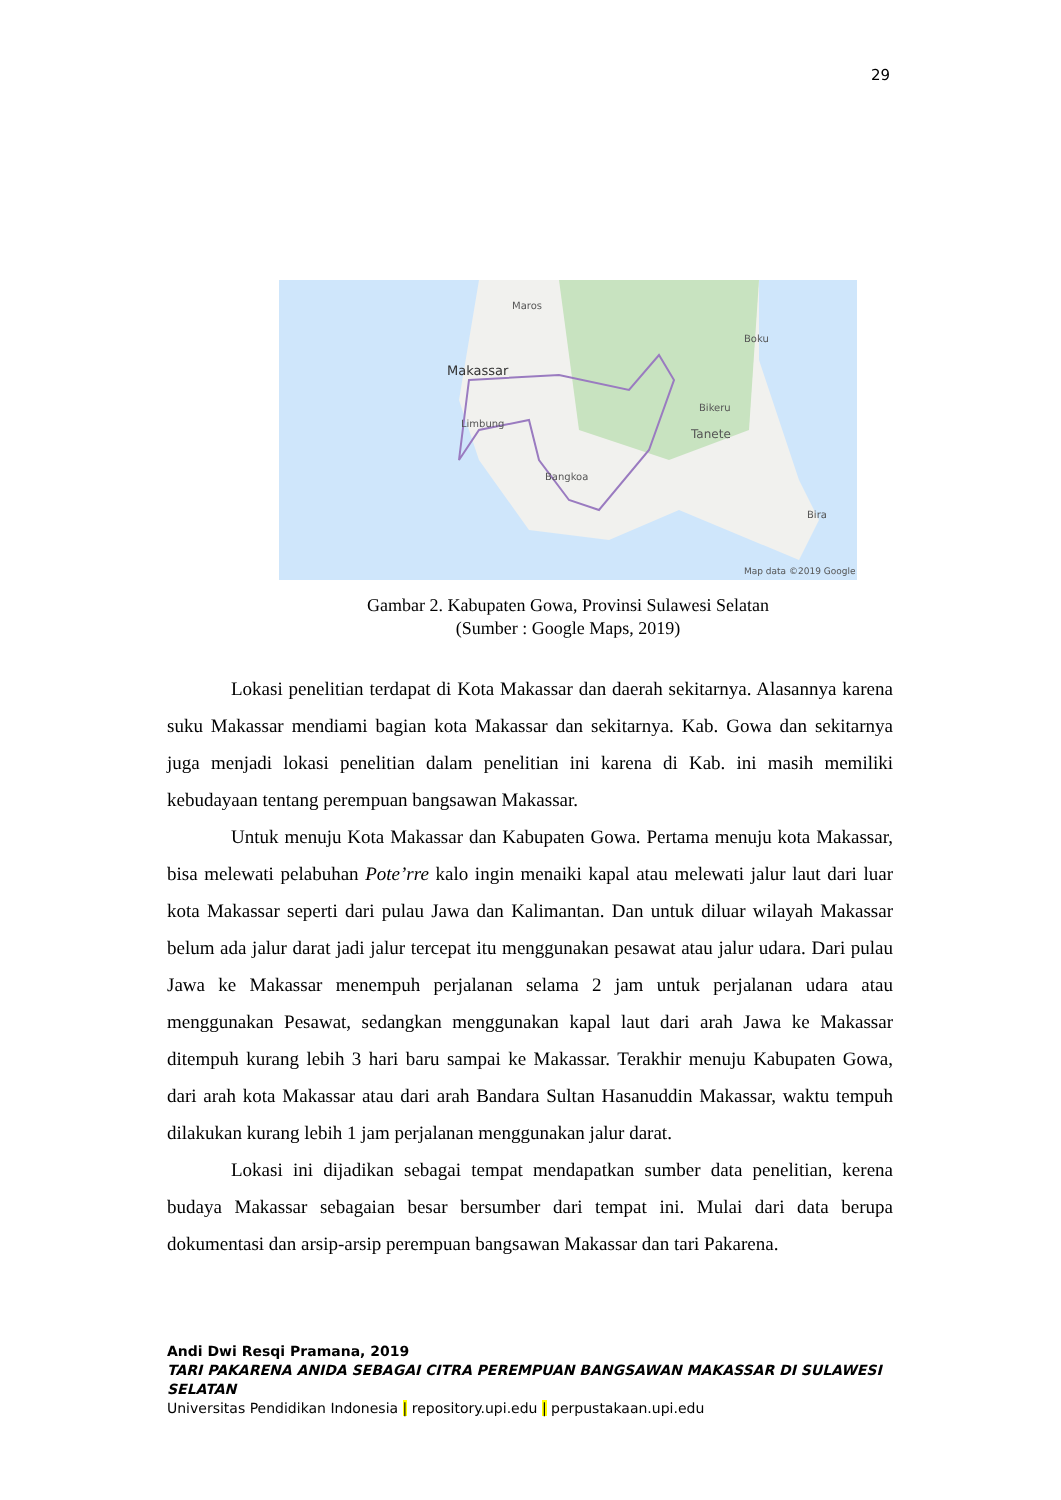29
Maros
Boku
Makassar
Bikeru
Limbung
Tanete
Bangkoa
Bira
Map data ©2019 Google
Gambar 2. Kabupaten Gowa, Provinsi Sulawesi Selatan
(Sumber : Google Maps, 2019)
Lokasi penelitian terdapat di Kota Makassar dan daerah sekitarnya. Alasannya karena suku Makassar mendiami bagian kota Makassar dan sekitarnya. Kab. Gowa dan sekitarnya juga menjadi lokasi penelitian dalam penelitian ini karena di Kab. ini masih memiliki kebudayaan tentang perempuan bangsawan Makassar.
Untuk menuju Kota Makassar dan Kabupaten Gowa. Pertama menuju kota Makassar, bisa melewati pelabuhan Pote’rre kalo ingin menaiki kapal atau melewati jalur laut dari luar kota Makassar seperti dari pulau Jawa dan Kalimantan. Dan untuk diluar wilayah Makassar belum ada jalur darat jadi jalur tercepat itu menggunakan pesawat atau jalur udara. Dari pulau Jawa ke Makassar menempuh perjalanan selama 2 jam untuk perjalanan udara atau menggunakan Pesawat, sedangkan menggunakan kapal laut dari arah Jawa ke Makassar ditempuh kurang lebih 3 hari baru sampai ke Makassar. Terakhir menuju Kabupaten Gowa, dari arah kota Makassar atau dari arah Bandara Sultan Hasanuddin Makassar, waktu tempuh dilakukan kurang lebih 1 jam perjalanan menggunakan jalur darat.
Lokasi ini dijadikan sebagai tempat mendapatkan sumber data penelitian, kerena budaya Makassar sebagaian besar bersumber dari tempat ini. Mulai dari data berupa dokumentasi dan arsip-arsip perempuan bangsawan Makassar dan tari Pakarena.
Andi Dwi Resqi Pramana, 2019
TARI PAKARENA ANIDA SEBAGAI CITRA PEREMPUAN BANGSAWAN MAKASSAR DI SULAWESI SELATAN
Universitas Pendidikan Indonesia | repository.upi.edu | perpustakaan.upi.edu